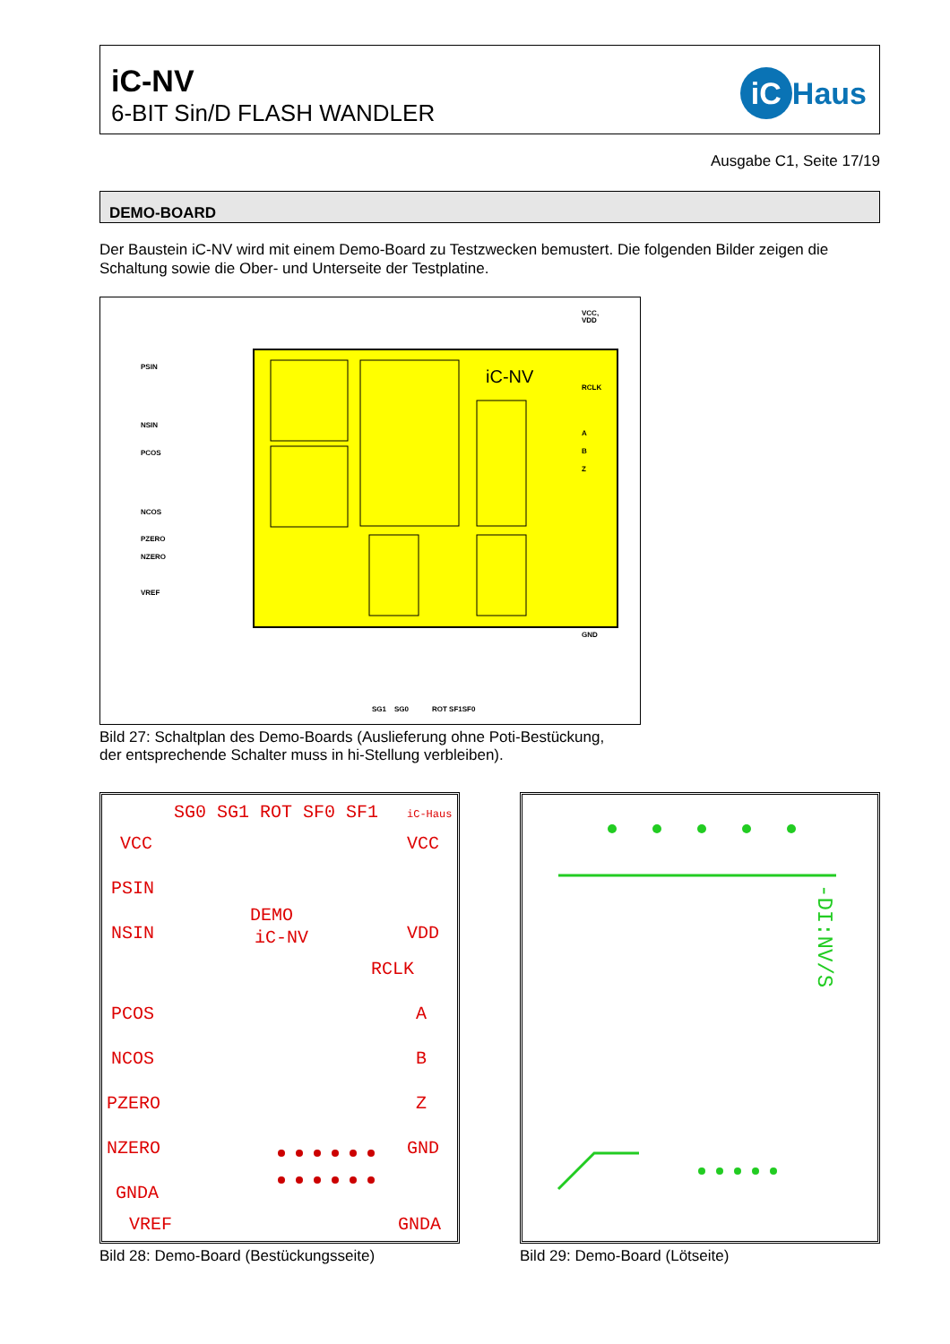iC-NV
6-BIT Sin/D FLASH WANDLER
iC Haus
Ausgabe C1, Seite 17/19
DEMO-BOARD
Der Baustein iC-NV wird mit einem Demo-Board zu Testzwecken bemustert. Die folgenden Bilder zeigen die Schaltung sowie die Ober- und Unterseite der Testplatine.
iC-NV
PSIN
NSIN
PCOS
NCOS
PZERO
NZERO
VREF
VCC,
VDD
RCLK
A
B
Z
GND
SG1
SG0
ROT SF1SF0
Bild 27: Schaltplan des Demo-Boards (Auslieferung ohne Poti-Bestückung,
der entsprechende Schalter muss in hi-Stellung verbleiben).
SG0 SG1 ROT SF0 SF1
iC-Haus
VCC
VCC
PSIN
DEMO
iC-NV
VDD
NSIN
RCLK
PCOS
A
NCOS
B
PZERO
Z
NZERO
GND
GNDA
GNDA
VREF
-DI:NV/S
Bild 28: Demo-Board (Bestückungsseite)
Bild 29: Demo-Board (Lötseite)